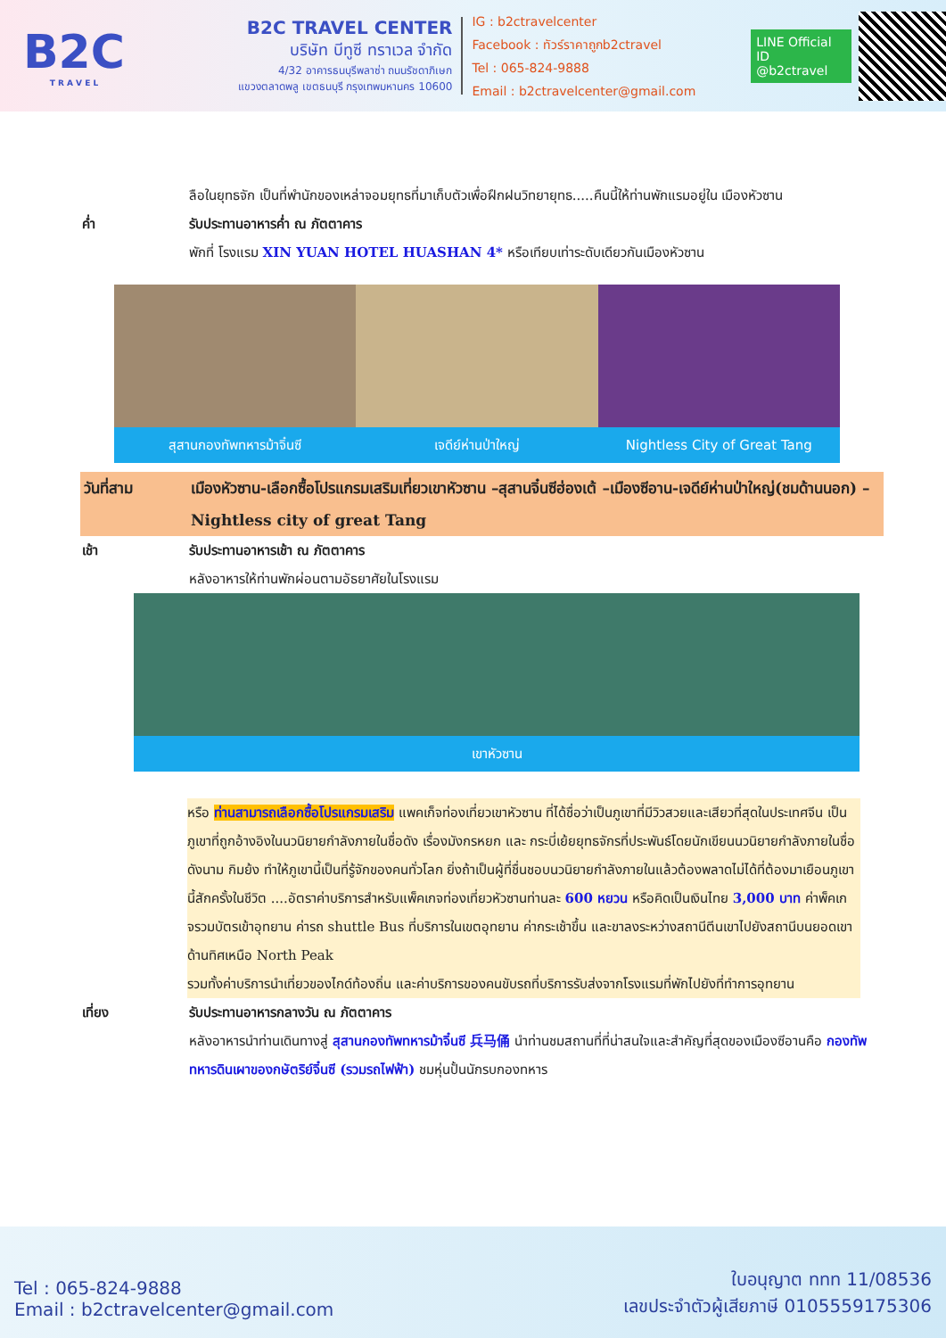B2C
T R A V E L
B2C TRAVEL CENTER
บริษัท บีทูซี ทราเวล จำกัด
4/32 อาคารธนบุรีพลาซ่า ถนนรัชดาภิเษก
แขวงตลาดพลู เขตธนบุรี กรุงเทพมหานคร 10600
IG : b2ctravelcenter
Facebook : ทัวร์ราคาถูกb2ctravel
Tel : 065-824-9888
Email : b2ctravelcenter@gmail.com
LINE Official ID
@b2ctravel
ลือในยุทธจัก เป็นที่พำนักของเหล่าจอมยุทธที่มาเก็บตัวเพื่อฝึกฝนวิทยายุทธ.....คืนนี้ให้ท่านพักแรมอยู่ใน เมืองหัวซาน
ค่ำ รับประทานอาหารค่ำ ณ ภัตตาคาร
พักที่ โรงแรม XIN YUAN HOTEL HUASHAN 4* หรือเทียบเท่าระดับเดียวกันเมืองหัวซาน
สุสานกองทัพทหารม้าจิ๋นซี เจดีย์ห่านป่าใหญ่ Nightless City of Great Tang
วันที่สาม เมืองหัวซาน-เลือกซื้อโปรแกรมเสริมเที่ยวเขาหัวซาน –สุสานจิ๋นซีฮ่องเต้ –เมืองซีอาน-เจดีย์ห่านป่าใหญ่(ชมด้านนอก) – Nightless city of great Tang
เช้า รับประทานอาหารเช้า ณ ภัตตาคาร
หลังอาหารให้ท่านพักผ่อนตามอัธยาศัยในโรงแรม
เขาหัวซาน
หรือ ท่านสามารถเลือกซื้อโปรแกรมเสริม แพคเก็จท่องเที่ยวเขาหัวซาน ที่ได้ชื่อว่าเป็นภูเขาที่มีวิวสวยและเสียวที่สุดในประเทศจีน เป็นภูเขาที่ถูกอ้างอิงในนวนิยายกำลังภายในชื่อดัง เรื่องมังกรหยก และ กระบี่เย้ยยุทธจักรที่ประพันธ์โดยนักเขียนนวนิยายกำลังภายในชื่อดังนาม กิมย้ง ทำให้ภูเขานี้เป็นที่รู้จักของคนทั่วโลก ยิ่งถ้าเป็นผู้ที่ชื่นชอบนวนิยายกำลังภายในแล้วต้องพลาดไม่ได้ที่ต้องมาเยือนภูเขานี้สักครั้งในชีวิต ....อัตราค่าบริการสำหรับแพ็คเกจท่องเที่ยวหัวซานท่านละ 600 หยวน หรือคิดเป็นเงินไทย 3,000 บาท ค่าพ็คเกจรวมบัตรเข้าอุทยาน ค่ารถ shuttle Bus ที่บริการในเขตอุทยาน ค่ากระเช้าขึ้น และขาลงระหว่างสถานีตีนเขาไปยังสถานีบนยอดเขาด้านทิศเหนือ North Peak
รวมทั้งค่าบริการนำเที่ยวของไกด์ท้องถิ่น และค่าบริการของคนขับรถที่บริการรับส่งจากโรงแรมที่พักไปยังที่ทำการอุทยาน
เที่ยง รับประทานอาหารกลางวัน ณ ภัตตาคาร
หลังอาหารนำท่านเดินทางสู่ สุสานกองทัพทหารม้าจิ๋นซี 兵马俑 นำท่านชมสถานที่ที่น่าสนใจและสำคัญที่สุดของเมืองซีอานคือ กองทัพทหารดินเผาของกษัตริย์จิ๋นซี (รวมรถไฟฟ้า) ชมหุ่นปั้นนักรบกองทหาร
Tel : 065-824-9888
Email : b2ctravelcenter@gmail.com
ใบอนุญาต ททท 11/08536
เลขประจำตัวผู้เสียภาษี 0105559175306